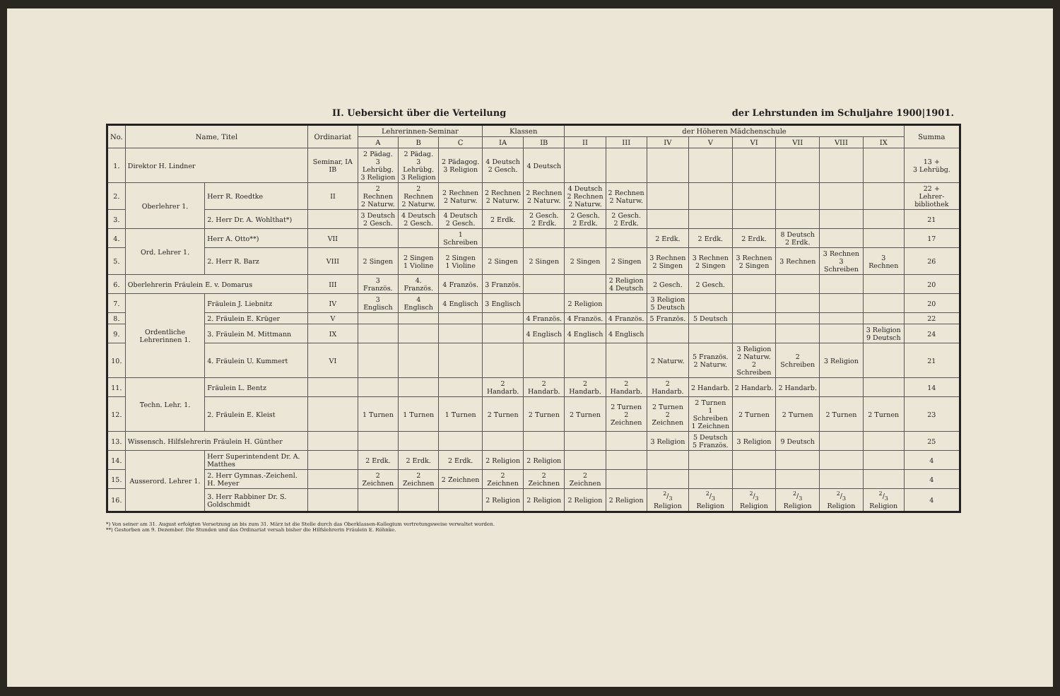II. Uebersicht über die Verteilung der Lehrstunden im Schuljahre 1900|1901.
| No. | Name, Titel | | Ordinariat | Lehrerinnen-Seminar | | | Klassen | | der Höheren Mädchenschule | | | | | | | | Summa |
| --- | --- | --- | --- | --- | --- | --- | --- | --- | --- | --- | --- | --- | --- | --- | --- | --- | --- |
| | | | | A | B | C | IA | IB | II | III | IV | V | VI | VII | VIII | IX | |
| 1. | Direktor H. Lindner | | Seminar, IA IB | 2 Pädag. 3 Lehrübg. 3 Religion | 2 Pädag. 3 Lehrübg. 3 Religion | 2 Pädagog. 3 Religion | 4 Deutsch 2 Gesch. | 4 Deutsch | | | | | | | | | 13 + 3 Lehrübg. |
| 2. | Oberlehrer 1. | Herr R. Roedtke | II | 2 Rechnen 2 Naturw. | 2 Rechnen 2 Naturw. | 2 Rechnen 2 Naturw. | 2 Rechnen 2 Naturw. | 2 Rechnen 2 Naturw. | 4 Deutsch 2 Rechnen 2 Naturw. | 2 Rechnen 2 Naturw. | | | | | | | 22 + Lehrer-bibliothek |
| 3. | | 2. Herr Dr. A. Wohlthat*) | | 3 Deutsch 2 Gesch. | 4 Deutsch 2 Gesch. | 4 Deutsch 2 Gesch. | 2 Erdk. | 2 Gesch. 2 Erdk. | 2 Gesch. 2 Erdk. | 2 Gesch. 2 Erdk. | | | | | | | 21 |
| 4. | Ord. Lehrer 1. | Herr A. Otto**) | VII | | | 1 Schreiben | | | | | 2 Erdk. | 2 Erdk. | 2 Erdk. | 8 Deutsch 2 Erdk. | | | 17 |
| 5. | | 2. Herr R. Barz | VIII | 2 Singen | 2 Singen 1 Violine | 2 Singen 1 Violine | 2 Singen | 2 Singen | 2 Singen | 2 Singen | 3 Rechnen 2 Singen | 3 Rechnen 2 Singen | 3 Rechnen 2 Singen | 3 Rechnen | 3 Rechnen 3 Schreiben | 3 Rechnen | 26 |
| 6. | Oberlehrerin Fräulein E. v. Domarus | | III | 3 Französ. | 4. Französ. | 4 Französ. | 3 Französ. | | | 2 Religion 4 Deutsch | 2 Gesch. | 2 Gesch. | | | | | 20 |
| 7. | Ordentliche Lehrerinnen 1. | Fräulein J. Liebnitz | IV | 3 Englisch | 4 Englisch | 4 Englisch | 3 Englisch | | 2 Religion | | 3 Religion 5 Deutsch | | | | | | 20 |
| 8. | | 2. Fräulein E. Krüger | V | | | | | 4 Französ. | 4 Französ. | 4 Französ. | 5 Französ. | 5 Deutsch | | | | | 22 |
| 9. | | 3. Fräulein M. Mittmann | IX | | | | | 4 Englisch | 4 Englisch | 4 Englisch | | | | | | 3 Religion 9 Deutsch | 24 |
| 10. | | 4. Fräulein U. Kummert | VI | | | | | | | | 2 Naturw. | 5 Französ. 2 Naturw. | 3 Religion 2 Naturw. 2 Schreiben | 2 Schreiben | 3 Religion | | 21 |
| 11. | Techn. Lehr. 1. | Fräulein L. Bentz | | | | | 2 Handarb. | 2 Handarb. | 2 Handarb. | 2 Handarb. | 2 Handarb. | 2 Handarb. | 2 Handarb. | 2 Handarb. | | | 14 |
| 12. | | 2. Fräulein E. Kleist | | 1 Turnen | 1 Turnen | 1 Turnen | 2 Turnen | 2 Turnen | 2 Turnen | 2 Turnen 2 Zeichnen | 2 Turnen 2 Zeichnen | 2 Turnen 1 Schreiben 1 Zeichnen | 2 Turnen | 2 Turnen | 2 Turnen | 2 Turnen | 23 |
| 13. | Wissensch. Hilfslehrerin Fräulein H. Günther | | | | | | | | | | 3 Religion | 5 Deutsch 5 Französ. | 3 Religion | 9 Deutsch | | | 25 |
| 14. | Ausserord. Lehrer 1. | Herr Superintendent Dr. A. Matthes | | 2 Erdk. | 2 Erdk. | 2 Erdk. | 2 Religion | 2 Religion | | | | | | | | | 4 |
| 15. | | 2. Herr Gymnas.-Zeichenl. H. Meyer | | 2 Zeichnen | 2 Zeichnen | 2 Zeichnen | 2 Zeichnen | 2 Zeichnen | 2 Zeichnen | | | | | | | | 4 |
| 16. | | 3. Herr Rabbiner Dr. S. Goldschmidt | | | | | 2 Religion | 2 Religion | 2 Religion | 2 Religion | 2/3 Religion | 2/3 Religion | 2/3 Religion | 2/3 Religion | 2/3 Religion | 2/3 Religion | 4 |
*) Von seiner am 31. August erfolgten Versetzung an bis zum 31. März ist die Stelle durch das Oberklassen-Kollegium vertretungsweise verwaltet worden.
**) Gestorben am 9. Dezember. Die Stunden und das Ordinariat versah bisher die Hilfslehrerin Fräulein E. Röhnke.